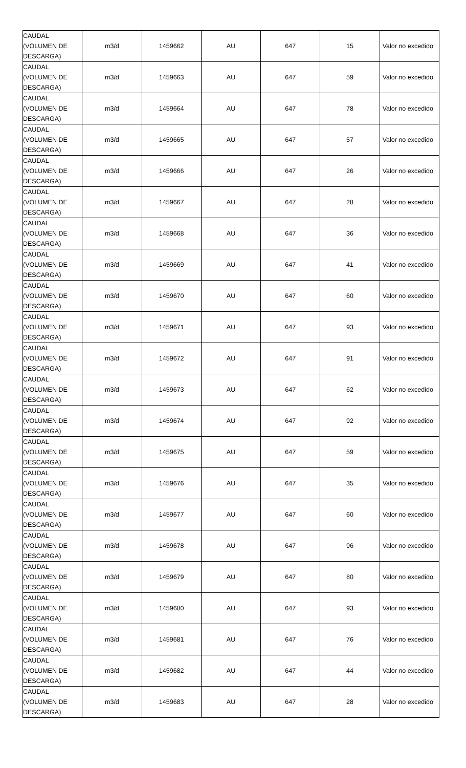| CAUDAL (VOLUMEN DE DESCARGA) | m3/d | 1459662 | AU | 647 | 15 | Valor no excedido |
| CAUDAL (VOLUMEN DE DESCARGA) | m3/d | 1459663 | AU | 647 | 59 | Valor no excedido |
| CAUDAL (VOLUMEN DE DESCARGA) | m3/d | 1459664 | AU | 647 | 78 | Valor no excedido |
| CAUDAL (VOLUMEN DE DESCARGA) | m3/d | 1459665 | AU | 647 | 57 | Valor no excedido |
| CAUDAL (VOLUMEN DE DESCARGA) | m3/d | 1459666 | AU | 647 | 26 | Valor no excedido |
| CAUDAL (VOLUMEN DE DESCARGA) | m3/d | 1459667 | AU | 647 | 28 | Valor no excedido |
| CAUDAL (VOLUMEN DE DESCARGA) | m3/d | 1459668 | AU | 647 | 36 | Valor no excedido |
| CAUDAL (VOLUMEN DE DESCARGA) | m3/d | 1459669 | AU | 647 | 41 | Valor no excedido |
| CAUDAL (VOLUMEN DE DESCARGA) | m3/d | 1459670 | AU | 647 | 60 | Valor no excedido |
| CAUDAL (VOLUMEN DE DESCARGA) | m3/d | 1459671 | AU | 647 | 93 | Valor no excedido |
| CAUDAL (VOLUMEN DE DESCARGA) | m3/d | 1459672 | AU | 647 | 91 | Valor no excedido |
| CAUDAL (VOLUMEN DE DESCARGA) | m3/d | 1459673 | AU | 647 | 62 | Valor no excedido |
| CAUDAL (VOLUMEN DE DESCARGA) | m3/d | 1459674 | AU | 647 | 92 | Valor no excedido |
| CAUDAL (VOLUMEN DE DESCARGA) | m3/d | 1459675 | AU | 647 | 59 | Valor no excedido |
| CAUDAL (VOLUMEN DE DESCARGA) | m3/d | 1459676 | AU | 647 | 35 | Valor no excedido |
| CAUDAL (VOLUMEN DE DESCARGA) | m3/d | 1459677 | AU | 647 | 60 | Valor no excedido |
| CAUDAL (VOLUMEN DE DESCARGA) | m3/d | 1459678 | AU | 647 | 96 | Valor no excedido |
| CAUDAL (VOLUMEN DE DESCARGA) | m3/d | 1459679 | AU | 647 | 80 | Valor no excedido |
| CAUDAL (VOLUMEN DE DESCARGA) | m3/d | 1459680 | AU | 647 | 93 | Valor no excedido |
| CAUDAL (VOLUMEN DE DESCARGA) | m3/d | 1459681 | AU | 647 | 76 | Valor no excedido |
| CAUDAL (VOLUMEN DE DESCARGA) | m3/d | 1459682 | AU | 647 | 44 | Valor no excedido |
| CAUDAL (VOLUMEN DE DESCARGA) | m3/d | 1459683 | AU | 647 | 28 | Valor no excedido |